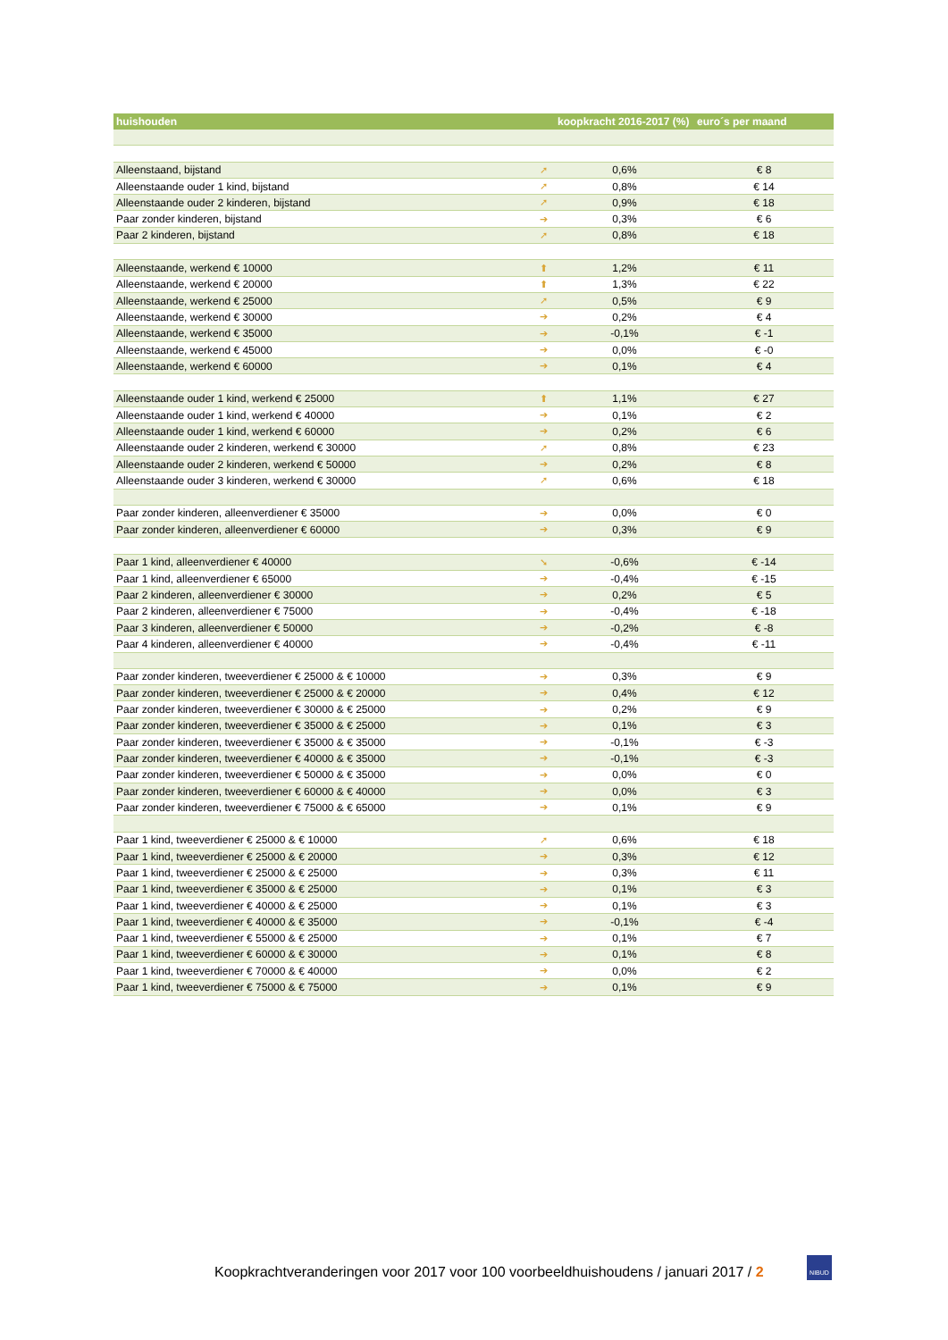| huishouden | | koopkracht 2016-2017 (%) | euro´s per maand |
| --- | --- | --- | --- |
| Alleenstaand, bijstand | ➚ | 0,6% | € 8 |
| Alleenstaande ouder 1 kind, bijstand | ➚ | 0,8% | € 14 |
| Alleenstaande ouder 2 kinderen, bijstand | ➚ | 0,9% | € 18 |
| Paar zonder kinderen, bijstand | ➔ | 0,3% | € 6 |
| Paar 2 kinderen, bijstand | ➚ | 0,8% | € 18 |
| Alleenstaande, werkend € 10000 | ⬆ | 1,2% | € 11 |
| Alleenstaande, werkend € 20000 | ⬆ | 1,3% | € 22 |
| Alleenstaande, werkend € 25000 | ➚ | 0,5% | € 9 |
| Alleenstaande, werkend € 30000 | ➔ | 0,2% | € 4 |
| Alleenstaande, werkend € 35000 | ➔ | -0,1% | € -1 |
| Alleenstaande, werkend € 45000 | ➔ | 0,0% | € -0 |
| Alleenstaande, werkend € 60000 | ➔ | 0,1% | € 4 |
| Alleenstaande ouder 1 kind, werkend € 25000 | ⬆ | 1,1% | € 27 |
| Alleenstaande ouder 1 kind, werkend € 40000 | ➔ | 0,1% | € 2 |
| Alleenstaande ouder 1 kind, werkend € 60000 | ➔ | 0,2% | € 6 |
| Alleenstaande ouder 2 kinderen, werkend € 30000 | ➚ | 0,8% | € 23 |
| Alleenstaande ouder 2 kinderen, werkend € 50000 | ➔ | 0,2% | € 8 |
| Alleenstaande ouder 3 kinderen, werkend € 30000 | ➚ | 0,6% | € 18 |
| Paar zonder kinderen, alleenverdiener € 35000 | ➔ | 0,0% | € 0 |
| Paar zonder kinderen, alleenverdiener € 60000 | ➔ | 0,3% | € 9 |
| Paar 1 kind, alleenverdiener € 40000 | ➘ | -0,6% | € -14 |
| Paar 1 kind, alleenverdiener € 65000 | ➔ | -0,4% | € -15 |
| Paar 2 kinderen, alleenverdiener € 30000 | ➔ | 0,2% | € 5 |
| Paar 2 kinderen, alleenverdiener € 75000 | ➔ | -0,4% | € -18 |
| Paar 3 kinderen, alleenverdiener € 50000 | ➔ | -0,2% | € -8 |
| Paar 4 kinderen, alleenverdiener € 40000 | ➔ | -0,4% | € -11 |
| Paar zonder kinderen, tweeverdiener € 25000 & € 10000 | ➔ | 0,3% | € 9 |
| Paar zonder kinderen, tweeverdiener € 25000 & € 20000 | ➔ | 0,4% | € 12 |
| Paar zonder kinderen, tweeverdiener € 30000 & € 25000 | ➔ | 0,2% | € 9 |
| Paar zonder kinderen, tweeverdiener € 35000 & € 25000 | ➔ | 0,1% | € 3 |
| Paar zonder kinderen, tweeverdiener € 35000 & € 35000 | ➔ | -0,1% | € -3 |
| Paar zonder kinderen, tweeverdiener € 40000 & € 35000 | ➔ | -0,1% | € -3 |
| Paar zonder kinderen, tweeverdiener € 50000 & € 35000 | ➔ | 0,0% | € 0 |
| Paar zonder kinderen, tweeverdiener € 60000 & € 40000 | ➔ | 0,0% | € 3 |
| Paar zonder kinderen, tweeverdiener € 75000 & € 65000 | ➔ | 0,1% | € 9 |
| Paar 1 kind, tweeverdiener € 25000 & € 10000 | ➚ | 0,6% | € 18 |
| Paar 1 kind, tweeverdiener € 25000 & € 20000 | ➔ | 0,3% | € 12 |
| Paar 1 kind, tweeverdiener € 25000 & € 25000 | ➔ | 0,3% | € 11 |
| Paar 1 kind, tweeverdiener € 35000 & € 25000 | ➔ | 0,1% | € 3 |
| Paar 1 kind, tweeverdiener € 40000 & € 25000 | ➔ | 0,1% | € 3 |
| Paar 1 kind, tweeverdiener € 40000 & € 35000 | ➔ | -0,1% | € -4 |
| Paar 1 kind, tweeverdiener € 55000 & € 25000 | ➔ | 0,1% | € 7 |
| Paar 1 kind, tweeverdiener € 60000 & € 30000 | ➔ | 0,1% | € 8 |
| Paar 1 kind, tweeverdiener € 70000 & € 40000 | ➔ | 0,0% | € 2 |
| Paar 1 kind, tweeverdiener € 75000 & € 75000 | ➔ | 0,1% | € 9 |
Koopkrachtveranderingen voor 2017 voor 100 voorbeeldhuishoudens / januari 2017 / 2
NIBUD